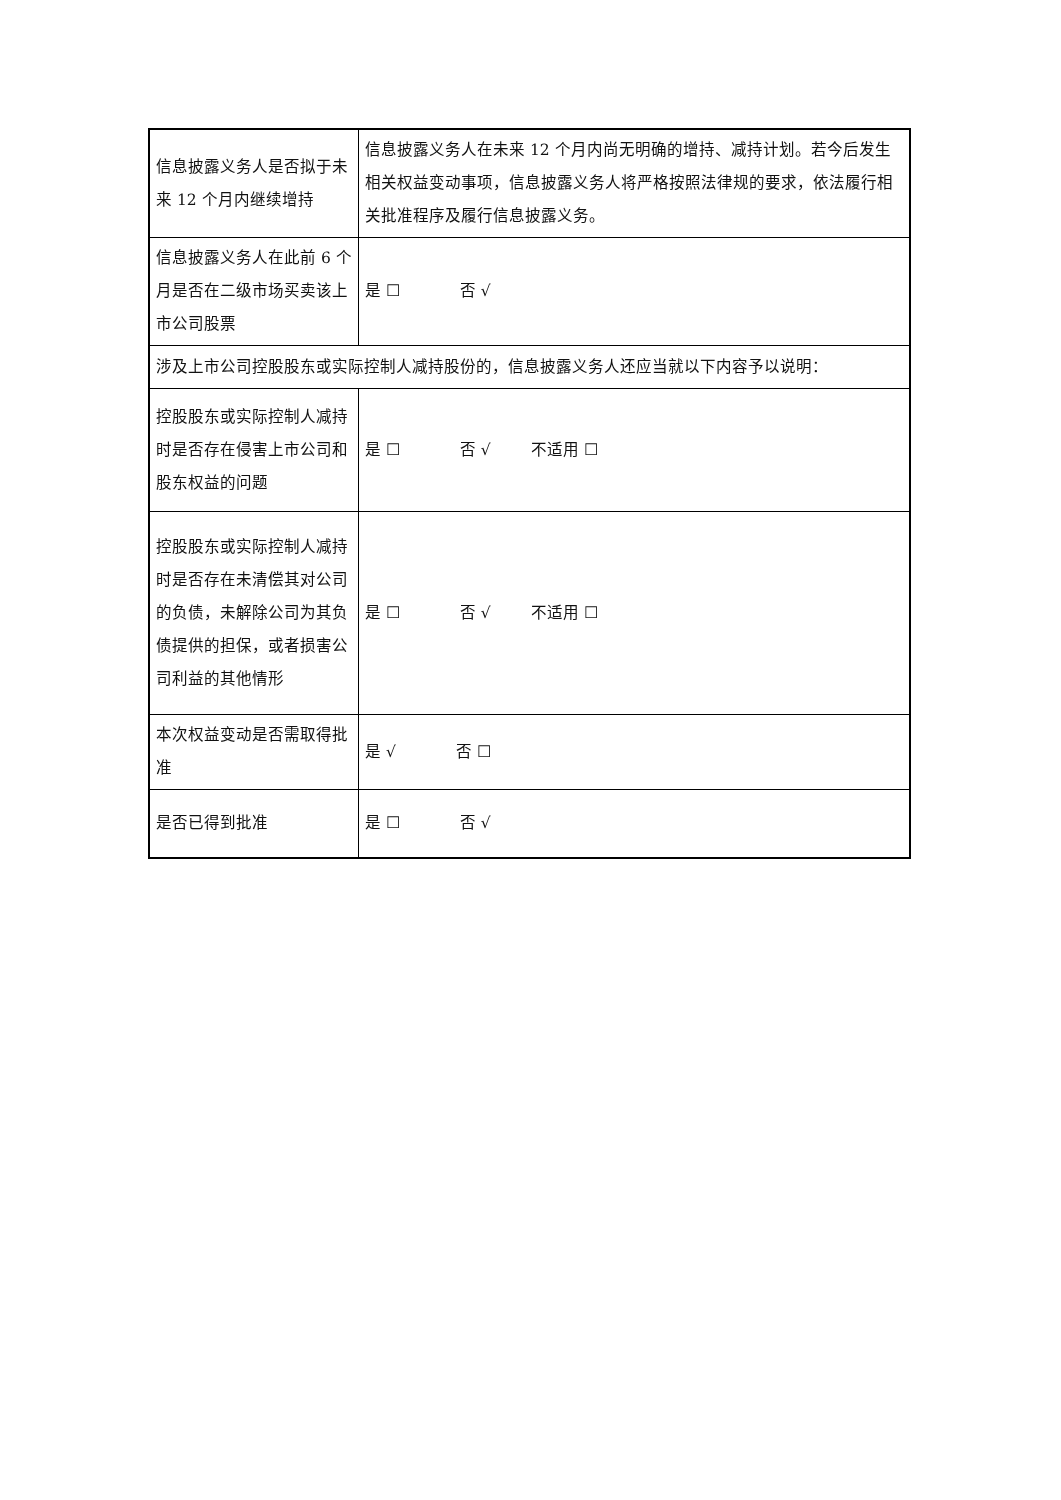| 信息披露义务人是否拟于未来 12 个月内继续增持 | 信息披露义务人在未来 12 个月内尚无明确的增持、减持计划。若今后发生相关权益变动事项，信息披露义务人将严格按照法律规的要求，依法履行相关批准程序及履行信息披露义务。 |
| 信息披露义务人在此前 6 个月是否在二级市场买卖该上市公司股票 | 是 ☐ 否 √ |
| 涉及上市公司控股股东或实际控制人减持股份的，信息披露义务人还应当就以下内容予以说明： | |
| 控股股东或实际控制人减持时是否存在侵害上市公司和股东权益的问题 | 是 ☐ 否 √ 不适用 ☐ |
| 控股股东或实际控制人减持时是否存在未清偿其对公司的负债，未解除公司为其负债提供的担保，或者损害公司利益的其他情形 | 是 ☐ 否 √ 不适用 ☐ |
| 本次权益变动是否需取得批准 | 是 √ 否 ☐ |
| 是否已得到批准 | 是 ☐ 否 √ |